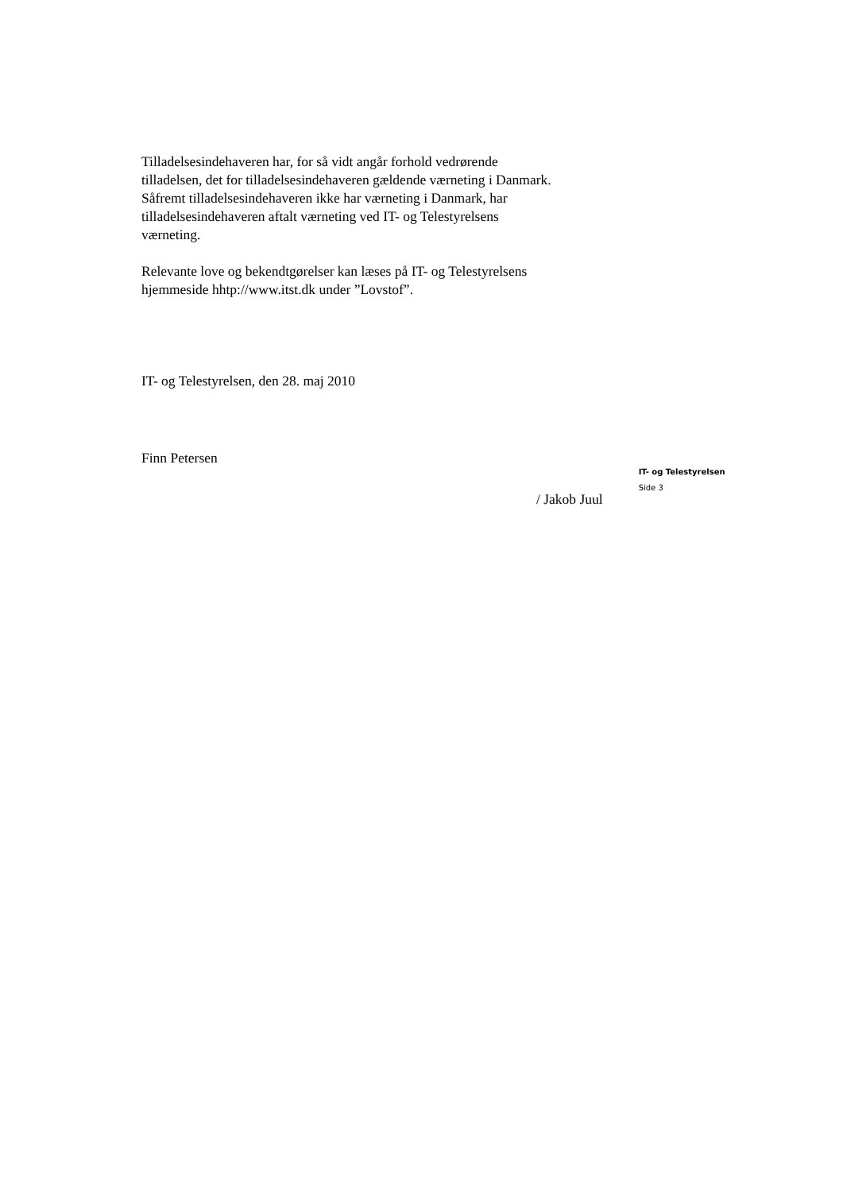Tilladelsesindehaveren har, for så vidt angår forhold vedrørende
tilladelsen, det for tilladelsesindehaveren gældende værneting i Danmark.
Såfremt tilladelsesindehaveren ikke har værneting i Danmark, har
tilladelsesindehaveren aftalt værneting ved IT- og Telestyrelsens
værneting.
Relevante love og bekendtgørelser kan læses på IT- og Telestyrelsens
hjemmeside hhtp://www.itst.dk under ”Lovstof”.
IT- og Telestyrelsen, den 28. maj 2010
Finn Petersen
/ Jakob Juul
IT- og Telestyrelsen
Side 3